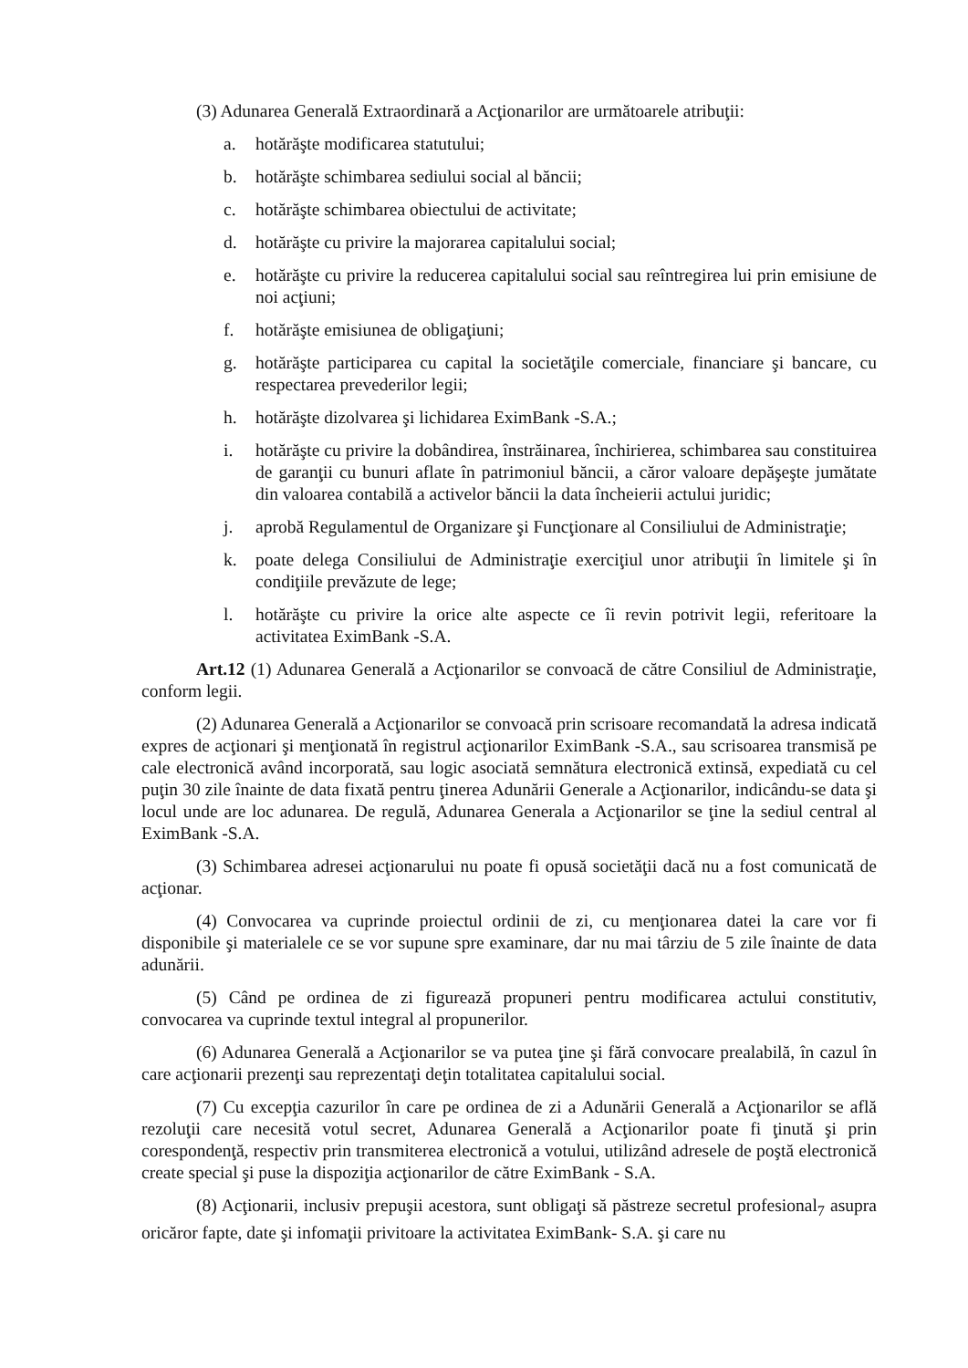(3) Adunarea Generală Extraordinară a Acţionarilor are următoarele atribuţii:
a. hotărăşte modificarea statutului;
b. hotărăşte schimbarea sediului social al băncii;
c. hotărăşte schimbarea obiectului de activitate;
d. hotărăşte cu privire la majorarea capitalului social;
e. hotărăşte cu privire la reducerea capitalului social sau reîntregirea lui prin emisiune de noi acţiuni;
f. hotărăşte emisiunea de obligaţiuni;
g. hotărăşte participarea cu capital la societăţile comerciale, financiare şi bancare, cu respectarea prevederilor legii;
h. hotărăşte dizolvarea şi lichidarea EximBank -S.A.;
i. hotărăşte cu privire la dobândirea, înstrăinarea, închirierea, schimbarea sau constituirea de garanţii cu bunuri aflate în patrimoniul băncii, a căror valoare depăşeşte jumătate din valoarea contabilă a activelor băncii la data încheierii actului juridic;
j. aprobă Regulamentul de Organizare şi Funcţionare al Consiliului de Administraţie;
k. poate delega Consiliului de Administraţie exerciţiul unor atribuţii în limitele şi în condiţiile prevăzute de lege;
l. hotărăşte cu privire la orice alte aspecte ce îi revin potrivit legii, referitoare la activitatea EximBank -S.A.
Art.12 (1) Adunarea Generală a Acţionarilor se convoacă de către Consiliul de Administraţie, conform legii.
(2) Adunarea Generală a Acţionarilor se convoacă prin scrisoare recomandată la adresa indicată expres de acţionari şi menţionată în registrul acţionarilor EximBank -S.A., sau scrisoarea transmisă pe cale electronică având incorporată, sau logic asociată semnătura electronică extinsă, expediată cu cel puţin 30 zile înainte de data fixată pentru ţinerea Adunării Generale a Acţionarilor, indicându-se data şi locul unde are loc adunarea. De regulă, Adunarea Generala a Acţionarilor se ţine la sediul central al EximBank -S.A.
(3) Schimbarea adresei acţionarului nu poate fi opusă societăţii dacă nu a fost comunicată de acţionar.
(4) Convocarea va cuprinde proiectul ordinii de zi, cu menţionarea datei la care vor fi disponibile şi materialele ce se vor supune spre examinare, dar nu mai târziu de 5 zile înainte de data adunării.
(5) Când pe ordinea de zi figurează propuneri pentru modificarea actului constitutiv, convocarea va cuprinde textul integral al propunerilor.
(6) Adunarea Generală a Acţionarilor se va putea ţine şi fără convocare prealabilă, în cazul în care acţionarii prezenţi sau reprezentaţi deţin totalitatea capitalului social.
(7) Cu excepţia cazurilor în care pe ordinea de zi a Adunării Generală a Acţionarilor se află rezoluţii care necesită votul secret, Adunarea Generală a Acţionarilor poate fi ţinută şi prin corespondenţă, respectiv prin transmiterea electronică a votului, utilizând adresele de poştă electronică create special şi puse la dispoziţia acţionarilor de către EximBank - S.A.
(8) Acţionarii, inclusiv prepuşii acestora, sunt obligaţi să păstreze secretul profesional<sub>7</sub> asupra oricăror fapte, date şi infomaţii privitoare la activitatea EximBank- S.A. şi care nu